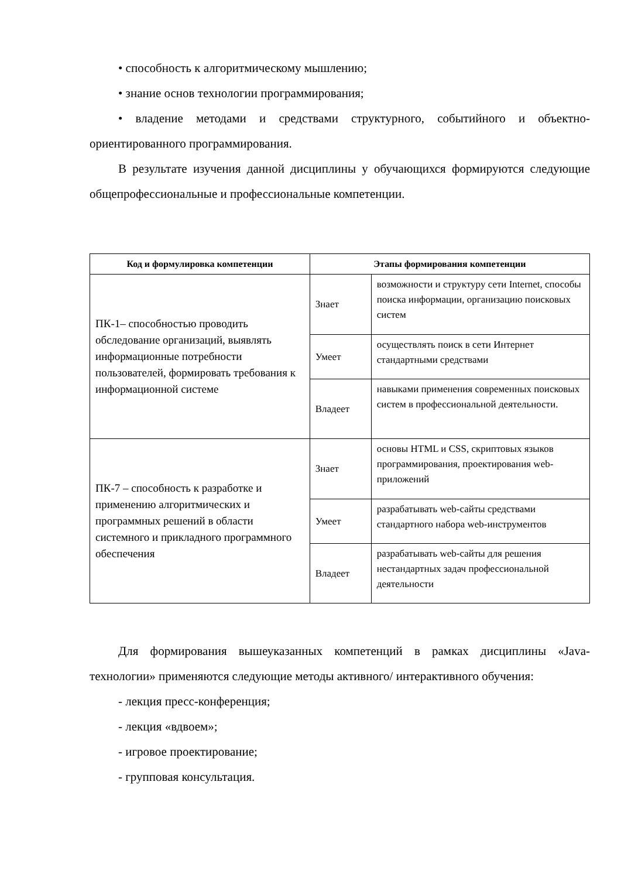• способность к алгоритмическому мышлению;
• знание основ технологии программирования;
• владение методами и средствами структурного, событийного и объектно-ориентированного программирования.
В результате изучения данной дисциплины у обучающихся формируются следующие общепрофессиональные и профессиональные компетенции.
| Код и формулировка компетенции | Этапы формирования компетенции | |
| --- | --- | --- |
| ПК-1– способностью проводить обследование организаций, выявлять информационные потребности пользователей, формировать требования к информационной системе | Знает | возможности и структуру сети Internet, способы поиска информации, организацию поисковых систем |
| | Умеет | осуществлять поиск в сети Интернет стандартными средствами |
| | Владеет | навыками применения современных поисковых систем в профессиональной деятельности. |
| ПК-7 – способность к разработке и применению алгоритмических и программных решений в области системного и прикладного программного обеспечения | Знает | основы HTML и CSS, скриптовых языков программирования, проектирования web-приложений |
| | Умеет | разрабатывать web-сайты средствами стандартного набора web-инструментов |
| | Владеет | разрабатывать web-сайты для решения нестандартных задач профессиональной деятельности |
Для формирования вышеуказанных компетенций в рамках дисциплины «Java-технологии» применяются следующие методы активного/ интерактивного обучения:
- лекция пресс-конференция;
- лекция «вдвоем»;
- игровое проектирование;
- групповая консультация.